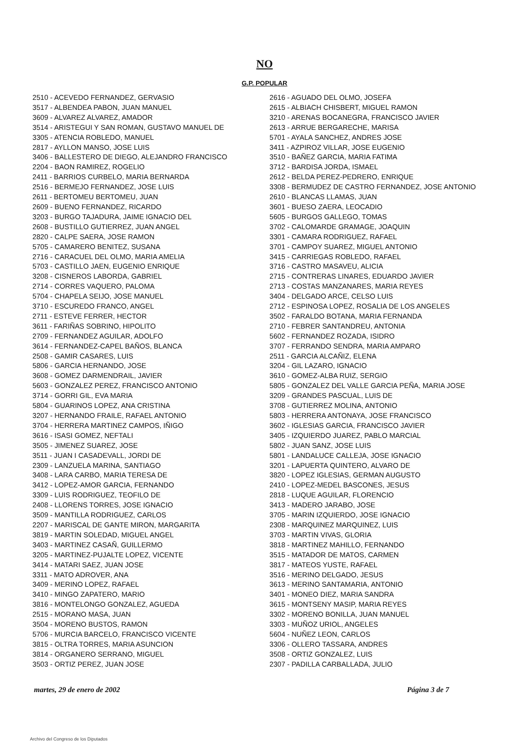NO
G.P. POPULAR
2510 - ACEVEDO FERNANDEZ, GERVASIO
3517 - ALBENDEA PABON, JUAN MANUEL
3609 - ALVAREZ ALVAREZ, AMADOR
3514 - ARISTEGUI Y SAN ROMAN, GUSTAVO MANUEL DE
3305 - ATENCIA ROBLEDO, MANUEL
2817 - AYLLON MANSO, JOSE LUIS
3406 - BALLESTERO DE DIEGO, ALEJANDRO FRANCISCO
2204 - BAON RAMIREZ, ROGELIO
2411 - BARRIOS CURBELO, MARIA BERNARDA
2516 - BERMEJO FERNANDEZ, JOSE LUIS
2611 - BERTOMEU BERTOMEU, JUAN
2609 - BUENO FERNANDEZ, RICARDO
3203 - BURGO TAJADURA, JAIME IGNACIO DEL
2608 - BUSTILLO GUTIERREZ, JUAN ANGEL
2820 - CALPE SAERA, JOSE RAMON
5705 - CAMARERO BENITEZ, SUSANA
2716 - CARACUEL DEL OLMO, MARIA AMELIA
5703 - CASTILLO JAEN, EUGENIO ENRIQUE
3208 - CISNEROS LABORDA, GABRIEL
2714 - CORRES VAQUERO, PALOMA
5704 - CHAPELA SEIJO, JOSE MANUEL
3710 - ESCUREDO FRANCO, ANGEL
2711 - ESTEVE FERRER, HECTOR
3611 - FARIÑAS SOBRINO, HIPOLITO
2709 - FERNANDEZ AGUILAR, ADOLFO
3614 - FERNANDEZ-CAPEL BAÑOS, BLANCA
2508 - GAMIR CASARES, LUIS
5806 - GARCIA HERNANDO, JOSE
3608 - GOMEZ DARMENDRAIL, JAVIER
5603 - GONZALEZ PEREZ, FRANCISCO ANTONIO
3714 - GORRI GIL, EVA MARIA
5804 - GUARINOS LOPEZ, ANA CRISTINA
3207 - HERNANDO FRAILE, RAFAEL ANTONIO
3704 - HERRERA MARTINEZ CAMPOS, IÑIGO
3616 - ISASI GOMEZ, NEFTALI
3505 - JIMENEZ SUAREZ, JOSE
3511 - JUAN I CASADEVALL, JORDI DE
2309 - LANZUELA MARINA, SANTIAGO
3408 - LARA CARBO, MARIA TERESA DE
3412 - LOPEZ-AMOR GARCIA, FERNANDO
3309 - LUIS RODRIGUEZ, TEOFILO DE
2408 - LLORENS TORRES, JOSE IGNACIO
3509 - MANTILLA RODRIGUEZ, CARLOS
2207 - MARISCAL DE GANTE MIRON, MARGARITA
3819 - MARTIN SOLEDAD, MIGUEL ANGEL
3403 - MARTINEZ CASAÑ, GUILLERMO
3205 - MARTINEZ-PUJALTE LOPEZ, VICENTE
3414 - MATARI SAEZ, JUAN JOSE
3311 - MATO ADROVER, ANA
3409 - MERINO LOPEZ, RAFAEL
3410 - MINGO ZAPATERO, MARIO
3816 - MONTELONGO GONZALEZ, AGUEDA
2515 - MORANO MASA, JUAN
3504 - MORENO BUSTOS, RAMON
5706 - MURCIA BARCELO, FRANCISCO VICENTE
3815 - OLTRA TORRES, MARIA ASUNCION
3814 - ORGANERO SERRANO, MIGUEL
3503 - ORTIZ PEREZ, JUAN JOSE
2616 - AGUADO DEL OLMO, JOSEFA
2615 - ALBIACH CHISBERT, MIGUEL RAMON
3210 - ARENAS BOCANEGRA, FRANCISCO JAVIER
2613 - ARRUE BERGARECHE, MARISA
5701 - AYALA SANCHEZ, ANDRES JOSE
3411 - AZPIROZ VILLAR, JOSE EUGENIO
3510 - BAÑEZ GARCIA, MARIA FATIMA
3712 - BARDISA JORDA, ISMAEL
2612 - BELDA PEREZ-PEDRERO, ENRIQUE
3308 - BERMUDEZ DE CASTRO FERNANDEZ, JOSE ANTONIO
2610 - BLANCAS LLAMAS, JUAN
3601 - BUESO ZAERA, LEOCADIO
5605 - BURGOS GALLEGO, TOMAS
3702 - CALOMARDE GRAMAGE, JOAQUIN
3301 - CAMARA RODRIGUEZ, RAFAEL
3701 - CAMPOY SUAREZ, MIGUEL ANTONIO
3415 - CARRIEGAS ROBLEDO, RAFAEL
3716 - CASTRO MASAVEU, ALICIA
2715 - CONTRERAS LINARES, EDUARDO JAVIER
2713 - COSTAS MANZANARES, MARIA REYES
3404 - DELGADO ARCE, CELSO LUIS
2712 - ESPINOSA LOPEZ, ROSALIA DE LOS ANGELES
3502 - FARALDO BOTANA, MARIA FERNANDA
2710 - FEBRER SANTANDREU, ANTONIA
5602 - FERNANDEZ ROZADA, ISIDRO
3707 - FERRANDO SENDRA, MARIA AMPARO
2511 - GARCIA ALCAÑIZ, ELENA
3204 - GIL LAZARO, IGNACIO
3610 - GOMEZ-ALBA RUIZ, SERGIO
5805 - GONZALEZ DEL VALLE GARCIA PEÑA, MARIA JOSE
3209 - GRANDES PASCUAL, LUIS DE
3708 - GUTIERREZ MOLINA, ANTONIO
5803 - HERRERA ANTONAYA, JOSE FRANCISCO
3602 - IGLESIAS GARCIA, FRANCISCO JAVIER
3405 - IZQUIERDO JUAREZ, PABLO MARCIAL
5802 - JUAN SANZ, JOSE LUIS
5801 - LANDALUCE CALLEJA, JOSE IGNACIO
3201 - LAPUERTA QUINTERO, ALVARO DE
3820 - LOPEZ IGLESIAS, GERMAN AUGUSTO
2410 - LOPEZ-MEDEL BASCONES, JESUS
2818 - LUQUE AGUILAR, FLORENCIO
3413 - MADERO JARABO, JOSE
3705 - MARIN IZQUIERDO, JOSE IGNACIO
2308 - MARQUINEZ MARQUINEZ, LUIS
3703 - MARTIN VIVAS, GLORIA
3818 - MARTINEZ MAHILLO, FERNANDO
3515 - MATADOR DE MATOS, CARMEN
3817 - MATEOS YUSTE, RAFAEL
3516 - MERINO DELGADO, JESUS
3613 - MERINO SANTAMARIA, ANTONIO
3401 - MONEO DIEZ, MARIA SANDRA
3615 - MONTSENY MASIP, MARIA REYES
3302 - MORENO BONILLA, JUAN MANUEL
3303 - MUÑOZ URIOL, ANGELES
5604 - NUÑEZ LEON, CARLOS
3306 - OLLERO TASSARA, ANDRES
3508 - ORTIZ GONZALEZ, LUIS
2307 - PADILLA CARBALLADA, JULIO
martes, 29 de enero de 2002 Página 3 de 7
Archivo del Congreso de los Diputados